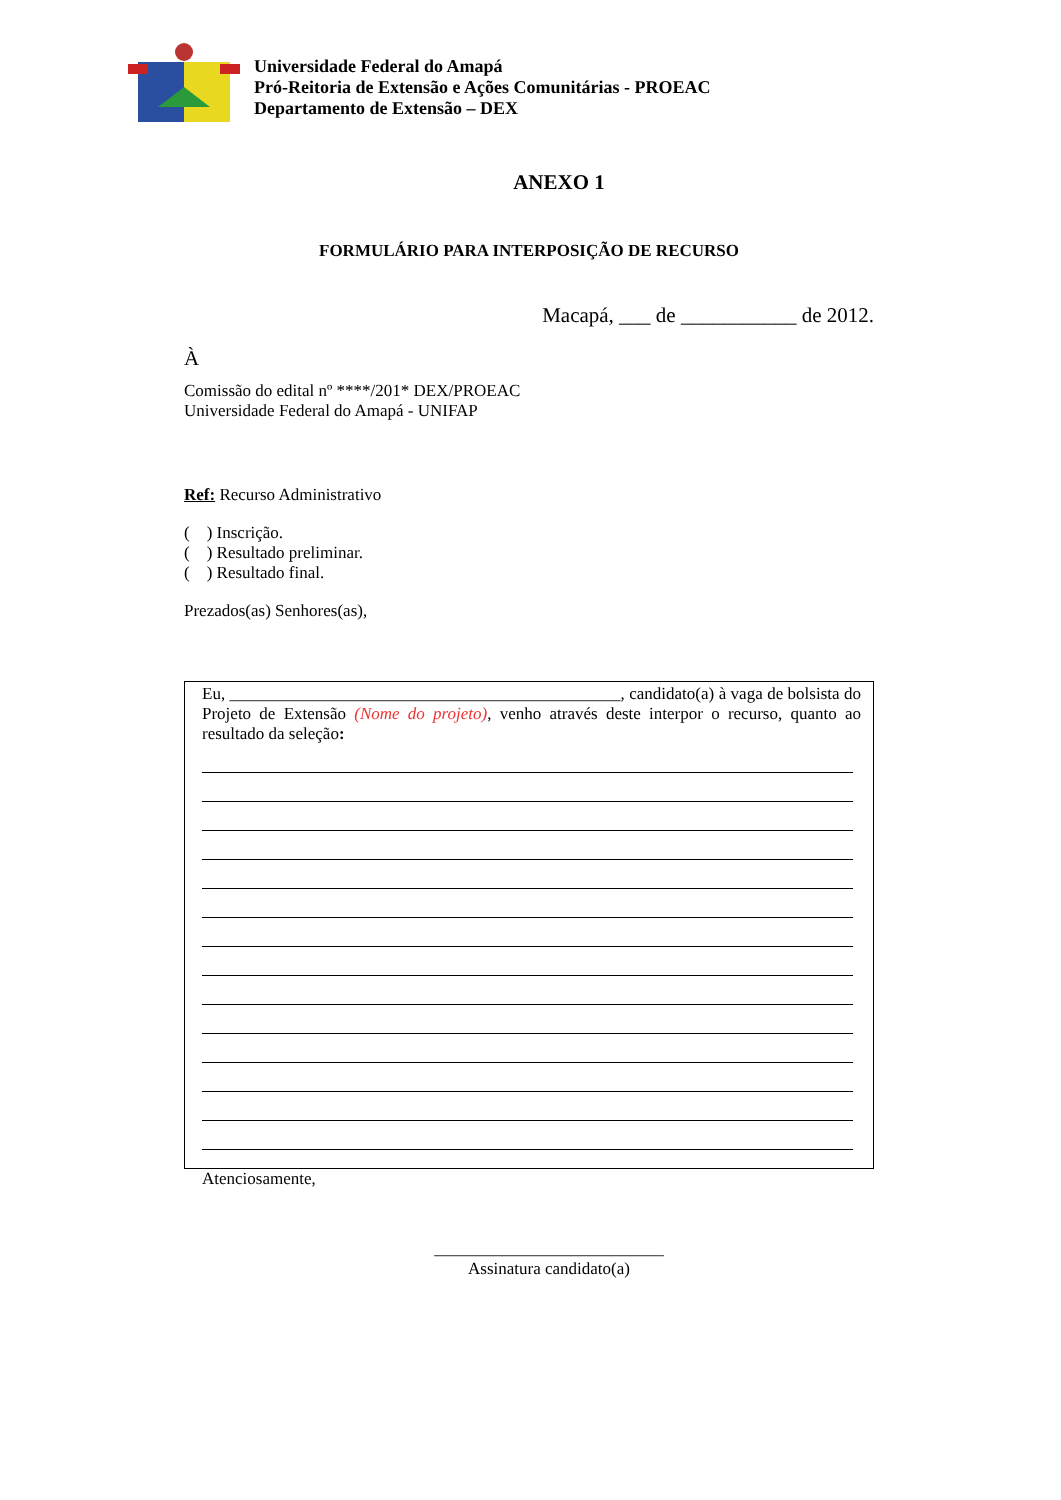Universidade Federal do Amapá
Pró-Reitoria de Extensão e Ações Comunitárias - PROEAC
Departamento de Extensão – DEX
ANEXO 1
FORMULÁRIO PARA INTERPOSIÇÃO DE RECURSO
Macapá, ___ de ___________ de 2012.
À
Comissão do edital nº ****/201* DEX/PROEAC
Universidade Federal do Amapá - UNIFAP
Ref: Recurso Administrativo
( ) Inscrição.
( ) Resultado preliminar.
( ) Resultado final.
Prezados(as) Senhores(as),
Eu, ______________________________________________, candidato(a) à vaga de bolsista do Projeto de Extensão (Nome do projeto), venho através deste interpor o recurso, quanto ao resultado da seleção:
Atenciosamente,
___________________________
Assinatura candidato(a)